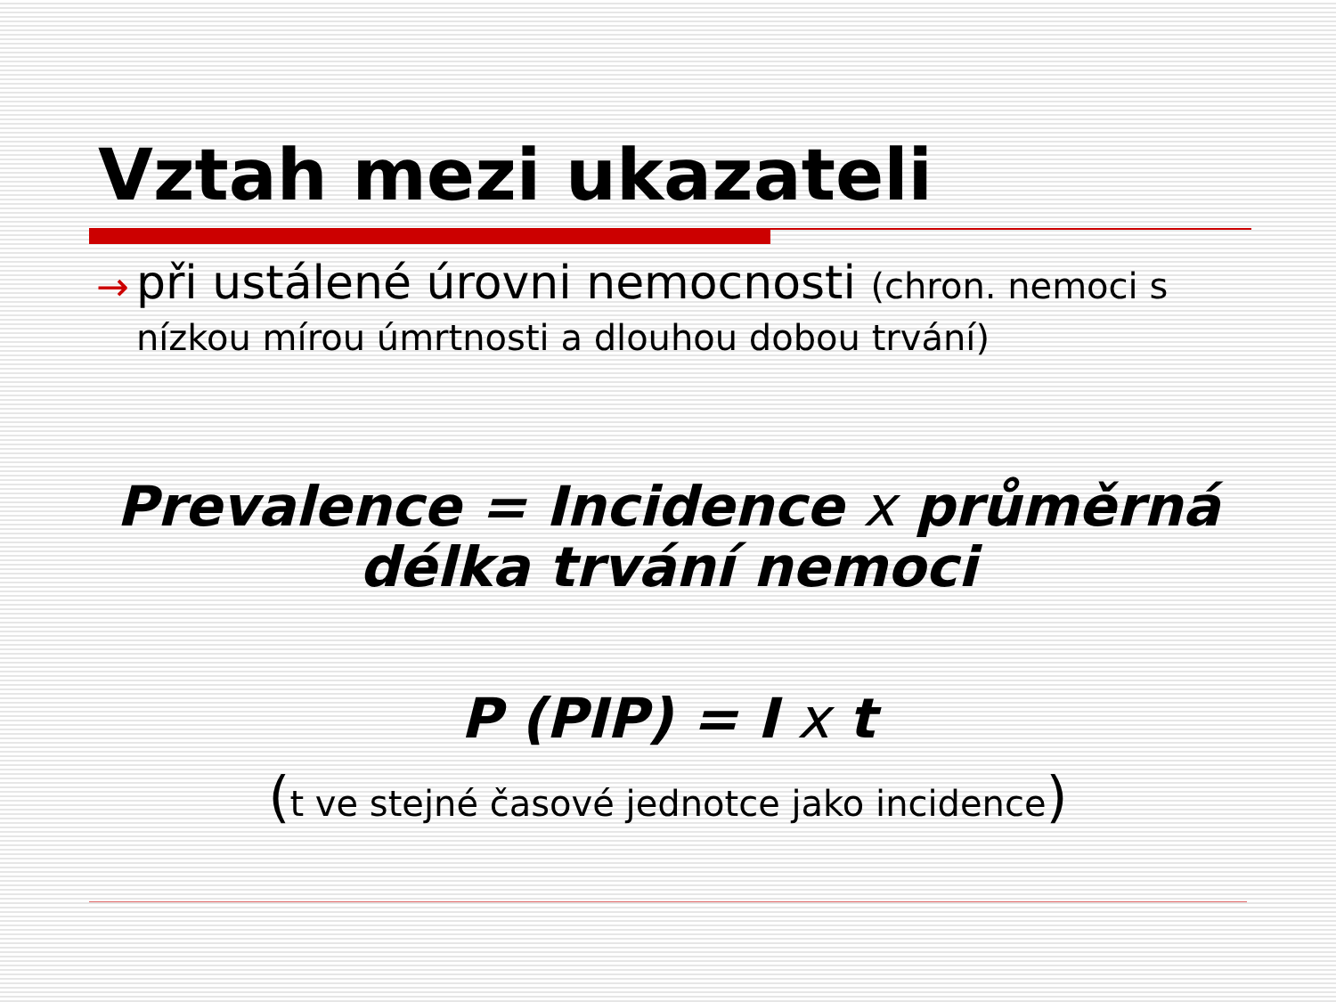Vztah mezi ukazateli
→
při ustálené úrovni nemocnosti (chron. nemoci s nízkou mírou úmrtnosti a dlouhou dobou trvání)
Prevalence = Incidence x průměrná délka trvání nemoci
P (PIP) = I x t
(t ve stejné časové jednotce jako incidence)